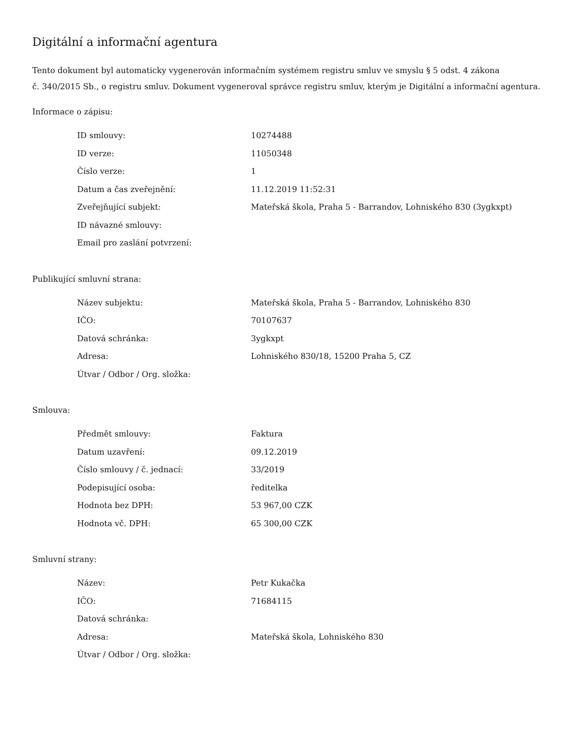Digitální a informační agentura
Tento dokument byl automaticky vygenerován informačním systémem registru smluv ve smyslu § 5 odst. 4 zákona
č. 340/2015 Sb., o registru smluv. Dokument vygeneroval správce registru smluv, kterým je Digitální a informační agentura.
Informace o zápisu:
| ID smlouvy: | 10274488 |
| ID verze: | 11050348 |
| Číslo verze: | 1 |
| Datum a čas zveřejnění: | 11.12.2019 11:52:31 |
| Zveřejňující subjekt: | Mateřská škola, Praha 5 - Barrandov, Lohniského 830 (3ygkxpt) |
| ID návazné smlouvy: | |
| Email pro zaslání potvrzení: | |
Publikující smluvní strana:
| Název subjektu: | Mateřská škola, Praha 5 - Barrandov, Lohniského 830 |
| IČO: | 70107637 |
| Datová schránka: | 3ygkxpt |
| Adresa: | Lohniského 830/18, 15200 Praha 5, CZ |
| Útvar / Odbor / Org. složka: | |
Smlouva:
| Předmět smlouvy: | Faktura |
| Datum uzavření: | 09.12.2019 |
| Číslo smlouvy / č. jednací: | 33/2019 |
| Podepisující osoba: | ředitelka |
| Hodnota bez DPH: | 53 967,00 CZK |
| Hodnota vč. DPH: | 65 300,00 CZK |
Smluvní strany:
| Název: | Petr Kukačka |
| IČO: | 71684115 |
| Datová schránka: | |
| Adresa: | Mateřská škola, Lohniského 830 |
| Útvar / Odbor / Org. složka: | |